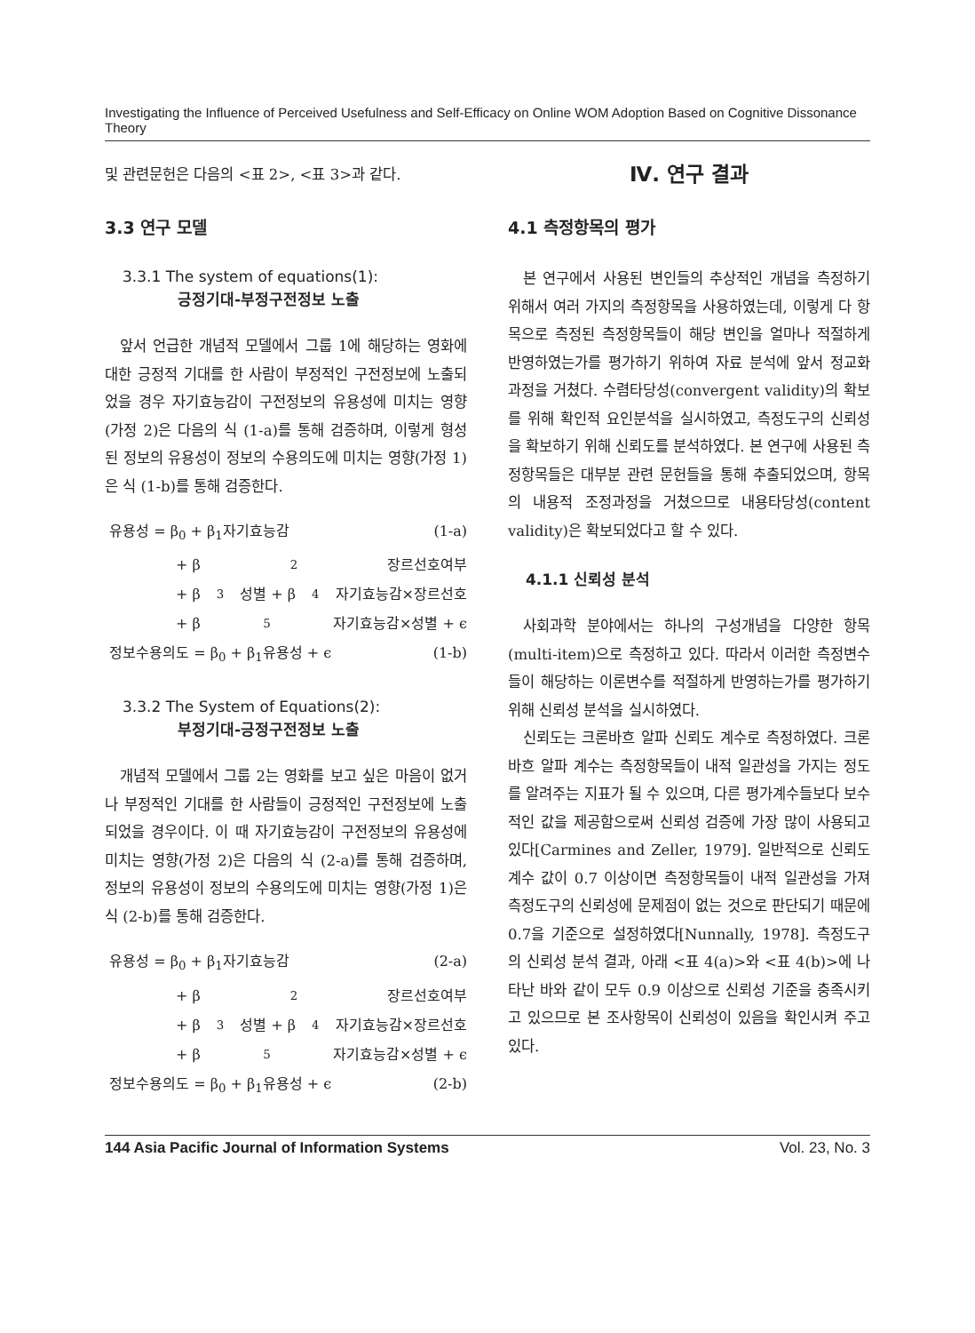Investigating the Influence of Perceived Usefulness and Self-Efficacy on Online WOM Adoption Based on Cognitive Dissonance Theory
및 관련문헌은 다음의 <표 2>, <표 3>과 같다.
3.3 연구 모델
3.3.1 The system of equations(1):
긍정기대-부정구전정보 노출
앞서 언급한 개념적 모델에서 그룹 1에 해당하는 영화에 대한 긍정적 기대를 한 사람이 부정적인 구전정보에 노출되었을 경우 자기효능감이 구전정보의 유용성에 미치는 영향(가정 2)은 다음의 식 (1-a)를 통해 검증하며, 이렇게 형성된 정보의 유용성이 정보의 수용의도에 미치는 영향(가정 1)은 식 (1-b)를 통해 검증한다.
유용성 = β<sub>0</sub> + β<sub>1</sub>자기효능감 (1-a)
+ β<sub>2</sub>장르선호여부
+ β<sub>3</sub>성별 + β<sub>4</sub>자기효능감×장르선호
+ β<sub>5</sub>자기효능감×성별 + ϵ
정보수용의도 = β<sub>0</sub> + β<sub>1</sub>유용성 + ϵ (1-b)
3.3.2 The System of Equations(2):
부정기대-긍정구전정보 노출
개념적 모델에서 그룹 2는 영화를 보고 싶은 마음이 없거나 부정적인 기대를 한 사람들이 긍정적인 구전정보에 노출되었을 경우이다. 이 때 자기효능감이 구전정보의 유용성에 미치는 영향(가정 2)은 다음의 식 (2-a)를 통해 검증하며, 정보의 유용성이 정보의 수용의도에 미치는 영향(가정 1)은 식 (2-b)를 통해 검증한다.
유용성 = β<sub>0</sub> + β<sub>1</sub>자기효능감 (2-a)
+ β<sub>2</sub>장르선호여부
+ β<sub>3</sub>성별 + β<sub>4</sub>자기효능감×장르선호
+ β<sub>5</sub>자기효능감×성별 + ϵ
정보수용의도 = β<sub>0</sub> + β<sub>1</sub>유용성 + ϵ (2-b)
Ⅳ. 연구 결과
4.1 측정항목의 평가
본 연구에서 사용된 변인들의 추상적인 개념을 측정하기 위해서 여러 가지의 측정항목을 사용하였는데, 이렇게 다 항목으로 측정된 측정항목들이 해당 변인을 얼마나 적절하게 반영하였는가를 평가하기 위하여 자료 분석에 앞서 정교화 과정을 거쳤다. 수렴타당성(convergent validity)의 확보를 위해 확인적 요인분석을 실시하였고, 측정도구의 신뢰성을 확보하기 위해 신뢰도를 분석하였다. 본 연구에 사용된 측정항목들은 대부분 관련 문헌들을 통해 추출되었으며, 항목의 내용적 조정과정을 거쳤으므로 내용타당성(content validity)은 확보되었다고 할 수 있다.
4.1.1 신뢰성 분석
사회과학 분야에서는 하나의 구성개념을 다양한 항목(multi-item)으로 측정하고 있다. 따라서 이러한 측정변수들이 해당하는 이론변수를 적절하게 반영하는가를 평가하기 위해 신뢰성 분석을 실시하였다.
신뢰도는 크론바흐 알파 신뢰도 계수로 측정하였다. 크론바흐 알파 계수는 측정항목들이 내적 일관성을 가지는 정도를 알려주는 지표가 될 수 있으며, 다른 평가계수들보다 보수적인 값을 제공함으로써 신뢰성 검증에 가장 많이 사용되고 있다[Carmines and Zeller, 1979]. 일반적으로 신뢰도 계수 값이 0.7 이상이면 측정항목들이 내적 일관성을 가져 측정도구의 신뢰성에 문제점이 없는 것으로 판단되기 때문에 0.7을 기준으로 설정하였다[Nunnally, 1978]. 측정도구의 신뢰성 분석 결과, 아래 <표 4(a)>와 <표 4(b)>에 나타난 바와 같이 모두 0.9 이상으로 신뢰성 기준을 충족시키고 있으므로 본 조사항목이 신뢰성이 있음을 확인시켜 주고 있다.
144 Asia Pacific Journal of Information Systems Vol. 23, No. 3